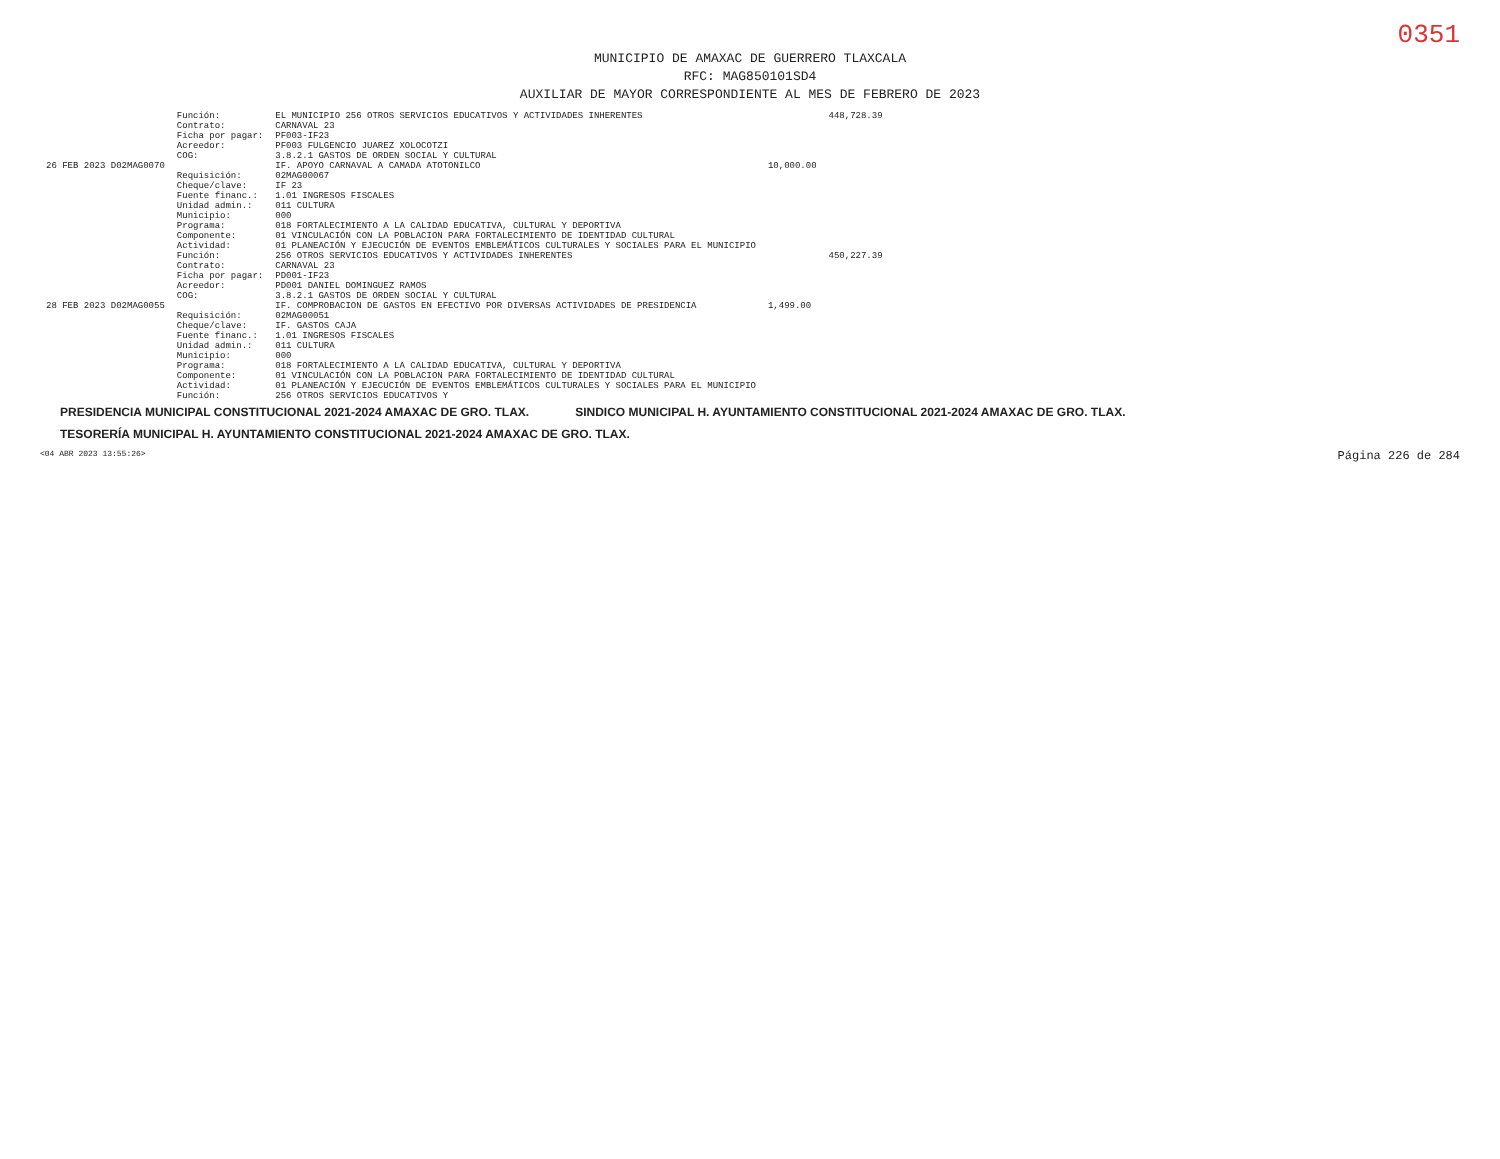0351
MUNICIPIO DE AMAXAC DE GUERRERO TLAXCALA
RFC: MAG850101SD4
AUXILIAR DE MAYOR CORRESPONDIENTE AL MES DE FEBRERO DE 2023
| | Función: | EL MUNICIPIO 256 OTROS SERVICIOS EDUCATIVOS Y ACTIVIDADES INHERENTES | | 448,728.39 |
| | Contrato: | CARNAVAL 23 | | |
| | Ficha por pagar: | PF003-IF23 | | |
| | Acreedor: | PF003 FULGENCIO JUAREZ XOLOCOTZI | | |
| | COG: | 3.8.2.1 GASTOS DE ORDEN SOCIAL Y CULTURAL | | |
| 26 FEB 2023 D02MAG0070 | | IF. APOYO CARNAVAL A CAMADA ATOTONILCO | 10,000.00 | |
| | Requisición: | 02MAG00067 | | |
| | Cheque/clave: | IF 23 | | |
| | Fuente financ.: | 1.01 INGRESOS FISCALES | | |
| | Unidad admin.: | 011 CULTURA | | |
| | Municipio: | 000 | | |
| | Programa: | 018 FORTALECIMIENTO A LA CALIDAD EDUCATIVA, CULTURAL Y DEPORTIVA | | |
| | Componente: | 01 VINCULACIÓN CON LA POBLACION PARA FORTALECIMIENTO DE IDENTIDAD CULTURAL | | |
| | Actividad: | 01 PLANEACIÓN Y EJECUCIÓN DE EVENTOS EMBLEMÁTICOS CULTURALES Y SOCIALES PARA EL MUNICIPIO | | |
| | Función: | 256 OTROS SERVICIOS EDUCATIVOS Y ACTIVIDADES INHERENTES | | 450,227.39 |
| | Contrato: | CARNAVAL 23 | | |
| | Ficha por pagar: | PD001-IF23 | | |
| | Acreedor: | PD001 DANIEL DOMINGUEZ RAMOS | | |
| | COG: | 3.8.2.1 GASTOS DE ORDEN SOCIAL Y CULTURAL | | |
| 28 FEB 2023 D02MAG0055 | | IF. COMPROBACION DE GASTOS EN EFECTIVO POR DIVERSAS ACTIVIDADES DE PRESIDENCIA | 1,499.00 | |
| | Requisición: | 02MAG00051 | | |
| | Cheque/clave: | IF. GASTOS CAJA | | |
| | Fuente financ.: | 1.01 INGRESOS FISCALES | | |
| | Unidad admin.: | 011 CULTURA | | |
| | Municipio: | 000 | | |
| | Programa: | 018 FORTALECIMIENTO A LA CALIDAD EDUCATIVA, CULTURAL Y DEPORTIVA | | |
| | Componente: | 01 VINCULACIÓN CON LA POBLACION PARA FORTALECIMIENTO DE IDENTIDAD CULTURAL | | |
| | Actividad: | 01 PLANEACIÓN Y EJECUCIÓN DE EVENTOS EMBLEMÁTICOS CULTURALES Y SOCIALES PARA EL MUNICIPIO | | |
| | Función: | 256 OTROS SERVICIOS EDUCATIVOS Y | | |
PRESIDENCIA MUNICIPAL CONSTITUCIONAL 2021-2024 AMAXAC DE GRO. TLAX. SINDICO MUNICIPAL H. AYUNTAMIENTO CONSTITUCIONAL 2021-2024 AMAXAC DE GRO. TLAX. TESORERÍA MUNICIPAL H. AYUNTAMIENTO CONSTITUCIONAL 2021-2024 AMAXAC DE GRO. TLAX.
<04 ABR 2023 13:55:26> Página 226 de 284